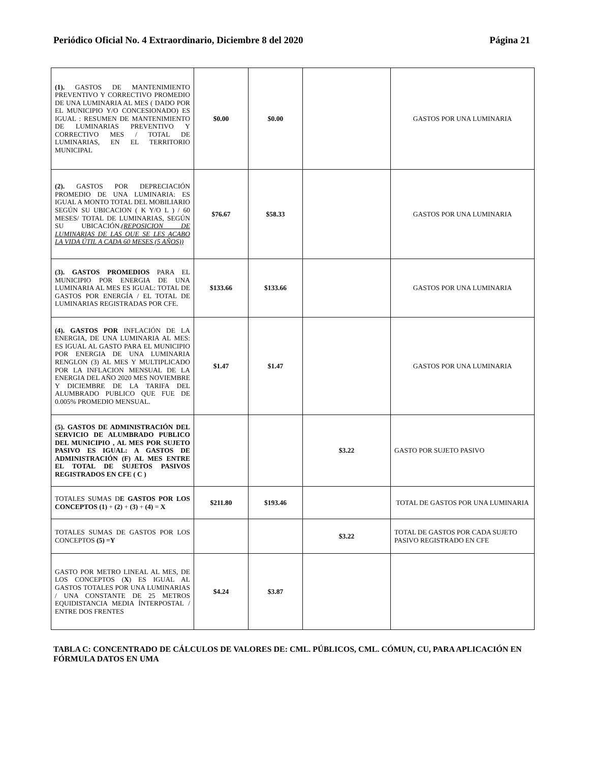Periódico Oficial No. 4 Extraordinario, Diciembre 8 del 2020 Página 21
| (1). GASTOS DE MANTENIMIENTO PREVENTIVO Y CORRECTIVO PROMEDIO DE UNA LUMINARIA AL MES ( DADO POR EL MUNICIPIO Y/O CONCESIONADO) ES IGUAL : RESUMEN DE MANTENIMIENTO DE LUMINARIAS PREVENTIVO Y CORRECTIVO MES / TOTAL DE LUMINARIAS, EN EL TERRITORIO MUNICIPAL | $0.00 | $0.00 | | GASTOS POR UNA LUMINARIA |
| (2). GASTOS POR DEPRECIACIÓN PROMEDIO DE UNA LUMINARIA: ES IGUAL A MONTO TOTAL DEL MOBILIARIO SEGÚN SU UBICACION ( K Y/O L ) / 60 MESES/ TOTAL DE LUMINARIAS, SEGÚN SU UBICACIÓN. (REPOSICION DE LUMINARIAS DE LAS QUE SE LES ACABO LA VIDA ÚTIL A CADA 60 MESES (5 AÑOS)) | $76.67 | $58.33 | | GASTOS POR UNA LUMINARIA |
| (3). GASTOS PROMEDIOS PARA EL MUNICIPIO POR ENERGIA DE UNA LUMINARIA AL MES ES IGUAL: TOTAL DE GASTOS POR ENERGÍA / EL TOTAL DE LUMINARIAS REGISTRADAS POR CFE. | $133.66 | $133.66 | | GASTOS POR UNA LUMINARIA |
| (4). GASTOS POR INFLACIÓN DE LA ENERGIA, DE UNA LUMINARIA AL MES: ES IGUAL AL GASTO PARA EL MUNICIPIO POR ENERGIA DE UNA LUMINARIA RENGLON (3) AL MES Y MULTIPLICADO POR LA INFLACION MENSUAL DE LA ENERGIA DEL AÑO 2020 MES NOVIEMBRE Y DICIEMBRE DE LA TARIFA DEL ALUMBRADO PUBLICO QUE FUE DE 0.005% PROMEDIO MENSUAL. | $1.47 | $1.47 | | GASTOS POR UNA LUMINARIA |
| (5). GASTOS DE ADMINISTRACIÓN DEL SERVICIO DE ALUMBRADO PUBLICO DEL MUNICIPIO , AL MES POR SUJETO PASIVO ES IGUAL: A GASTOS DE ADMINISTRACIÓN (F) AL MES ENTRE EL TOTAL DE SUJETOS PASIVOS REGISTRADOS EN CFE ( C ) | | | $3.22 | GASTO POR SUJETO PASIVO |
| TOTALES SUMAS D E GASTOS POR LOS CONCEPTOS (1) + (2) + (3) + (4) = X | $211.80 | $193.46 | | TOTAL DE GASTOS POR UNA LUMINARIA |
| TOTALES SUMAS DE GASTOS POR LOS CONCEPTOS (5) =Y | | | $3.22 | TOTAL DE GASTOS POR CADA SUJETO PASIVO REGISTRADO EN CFE |
| GASTO POR METRO LINEAL AL MES, DE LOS CONCEPTOS ( X ) ES IGUAL AL GASTOS TOTALES POR UNA LUMINARIAS / UNA CONSTANTE DE 25 METROS EQUIDISTANCIA MEDIA ÍNTERPOSTAL / ENTRE DOS FRENTES | $4.24 | $3.87 | | |
TABLA C: CONCENTRADO DE CÁLCULOS DE VALORES DE: CML. PÚBLICOS, CML. CÓMUN, CU, PARA APLICACIÓN EN FÓRMULA DATOS EN UMA